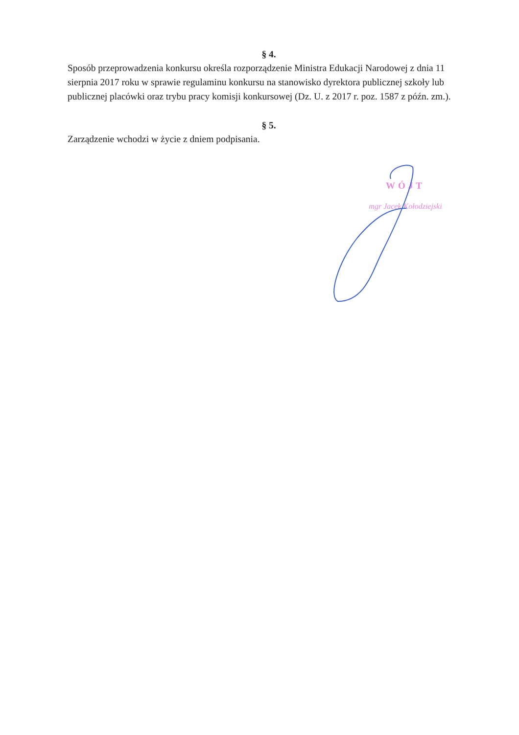§ 4.
Sposób przeprowadzenia konkursu określa rozporządzenie Ministra Edukacji Narodowej z dnia 11 sierpnia 2017 roku w sprawie regulaminu konkursu na stanowisko dyrektora publicznej szkoły lub publicznej placówki oraz trybu pracy komisji konkursowej (Dz. U. z 2017 r. poz. 1587 z późn. zm.).
§ 5.
Zarządzenie wchodzi w życie z dniem podpisania.
WÓJT
mgr Jacek Kołodziejski